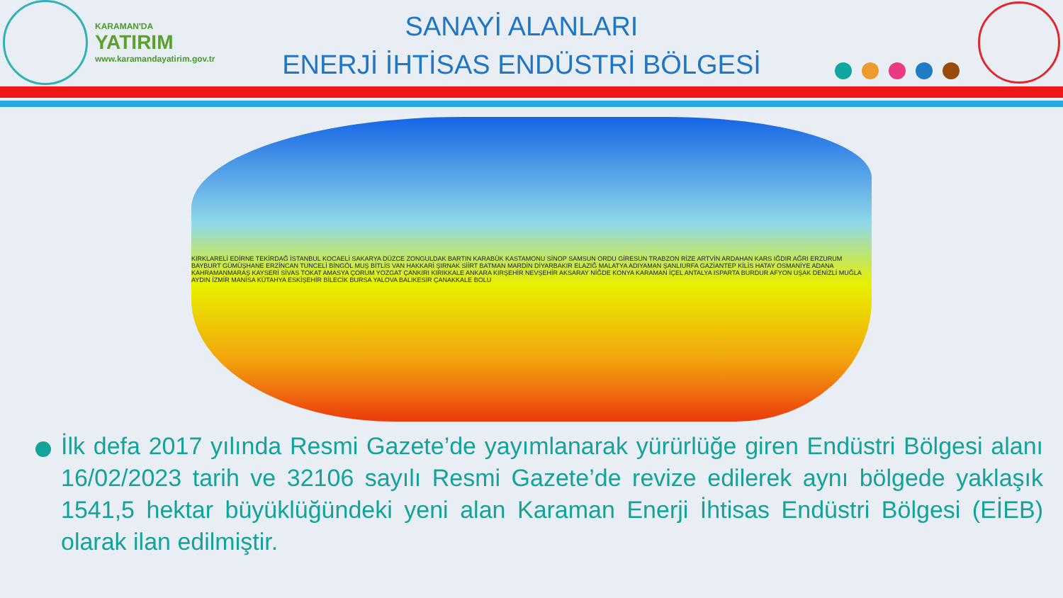KARAMAN'DA
YATIRIM
www.karamandayatirim.gov.tr
SANAYİ ALANLARI
ENERJİ İHTİSAS ENDÜSTRİ BÖLGESİ
KIRKLARELİ EDİRNE TEKİRDAĞ İSTANBUL KOCAELİ SAKARYA DÜZCE ZONGULDAK BARTIN KARABÜK KASTAMONU SİNOP SAMSUN ORDU GİRESUN TRABZON RİZE ARTVİN ARDAHAN KARS IĞDIR AĞRI ERZURUM BAYBURT GÜMÜŞHANE ERZİNCAN TUNCELİ BİNGÖL MUŞ BİTLİS VAN HAKKARİ ŞIRNAK SİİRT BATMAN MARDİN DİYARBAKIR ELAZIĞ MALATYA ADIYAMAN ŞANLIURFA GAZİANTEP KİLİS HATAY OSMANİYE ADANA KAHRAMANMARAŞ KAYSERİ SİVAS TOKAT AMASYA ÇORUM YOZGAT ÇANKIRI KIRIKKALE ANKARA KIRŞEHİR NEVŞEHİR AKSARAY NİĞDE KONYA KARAMAN İÇEL ANTALYA ISPARTA BURDUR AFYON UŞAK DENİZLİ MUĞLA AYDIN İZMİR MANİSA KÜTAHYA ESKİŞEHİR BİLECİK BURSA YALOVA BALIKESİR ÇANAKKALE BOLU
İlk defa 2017 yılında Resmi Gazete’de yayımlanarak yürürlüğe giren Endüstri Bölgesi alanı 16/02/2023 tarih ve 32106 sayılı Resmi Gazete’de revize edilerek aynı bölgede yaklaşık 1541,5 hektar büyüklüğündeki yeni alan Karaman Enerji İhtisas Endüstri Bölgesi (EİEB) olarak ilan edilmiştir.